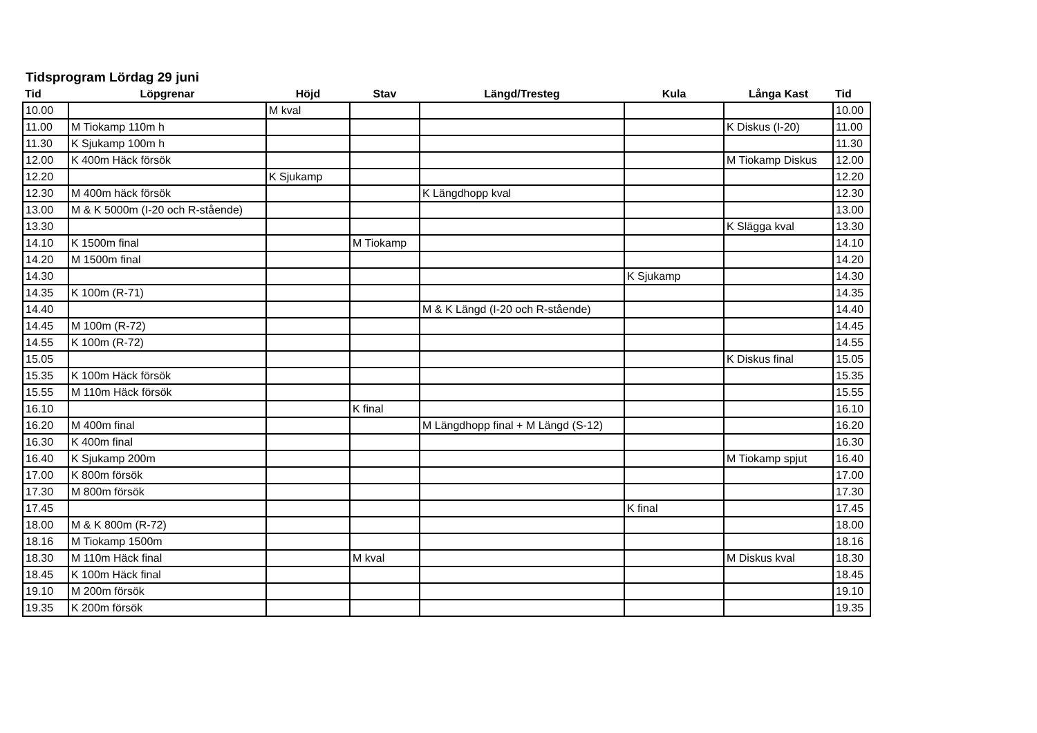Tidsprogram Lördag 29 juni
| Tid | Löpgrenar | Höjd | Stav | Längd/Tresteg | Kula | Långa Kast | Tid |
| --- | --- | --- | --- | --- | --- | --- | --- |
| 10.00 | | M kval | | | | | 10.00 |
| 11.00 | M Tiokamp 110m h | | | | | K Diskus (I-20) | 11.00 |
| 11.30 | K Sjukamp 100m h | | | | | | 11.30 |
| 12.00 | K 400m Häck försök | | | | | M Tiokamp Diskus | 12.00 |
| 12.20 | | K Sjukamp | | | | | 12.20 |
| 12.30 | M 400m häck försök | | | K Längdhopp kval | | | 12.30 |
| 13.00 | M & K 5000m (I-20 och R-stående) | | | | | | 13.00 |
| 13.30 | | | | | | K Slägga kval | 13.30 |
| 14.10 | K 1500m final | | M Tiokamp | | | | 14.10 |
| 14.20 | M 1500m final | | | | | | 14.20 |
| 14.30 | | | | | K Sjukamp | | 14.30 |
| 14.35 | K 100m (R-71) | | | | | | 14.35 |
| 14.40 | | | | M & K Längd (I-20 och R-stående) | | | 14.40 |
| 14.45 | M 100m (R-72) | | | | | | 14.45 |
| 14.55 | K 100m (R-72) | | | | | | 14.55 |
| 15.05 | | | | | | K Diskus final | 15.05 |
| 15.35 | K 100m Häck försök | | | | | | 15.35 |
| 15.55 | M 110m Häck försök | | | | | | 15.55 |
| 16.10 | | | K final | | | | 16.10 |
| 16.20 | M 400m final | | | M Längdhopp final + M Längd (S-12) | | | 16.20 |
| 16.30 | K 400m final | | | | | | 16.30 |
| 16.40 | K Sjukamp 200m | | | | | M Tiokamp spjut | 16.40 |
| 17.00 | K 800m försök | | | | | | 17.00 |
| 17.30 | M 800m försök | | | | | | 17.30 |
| 17.45 | | | | | K final | | 17.45 |
| 18.00 | M & K 800m (R-72) | | | | | | 18.00 |
| 18.16 | M Tiokamp 1500m | | | | | | 18.16 |
| 18.30 | M 110m Häck final | | M kval | | | M Diskus kval | 18.30 |
| 18.45 | K 100m Häck final | | | | | | 18.45 |
| 19.10 | M 200m försök | | | | | | 19.10 |
| 19.35 | K 200m försök | | | | | | 19.35 |